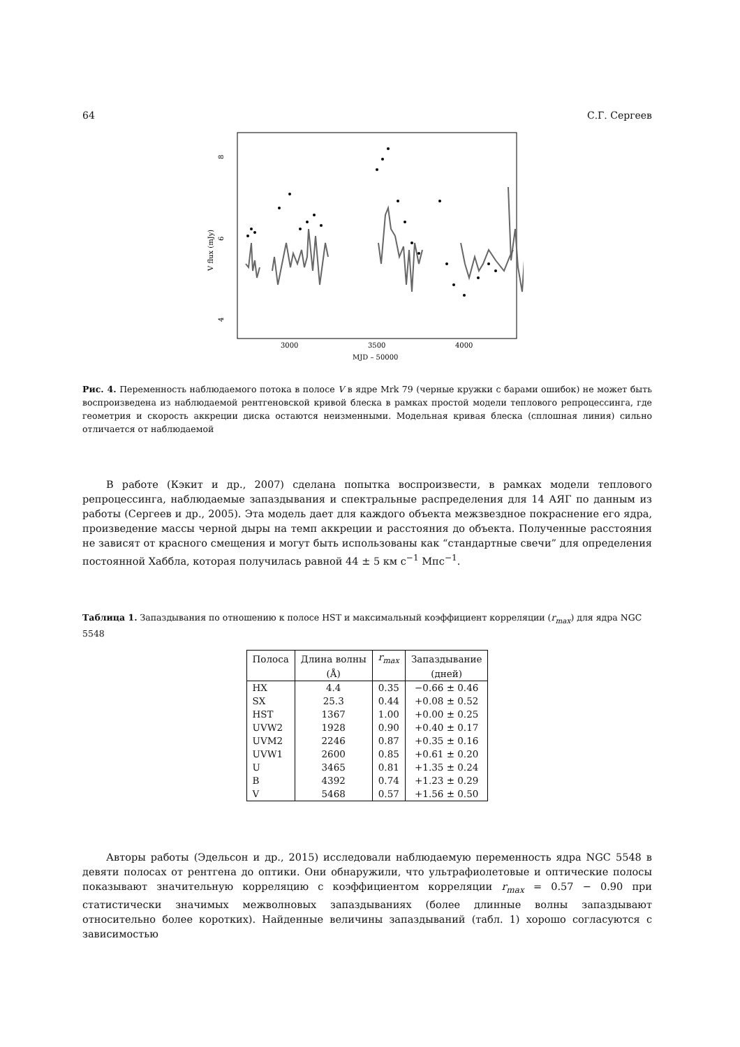64 С.Г. Сергеев
8
6
4
V flux (mJy)
3000
3500
4000
MJD – 50000
Рис. 4. Переменность наблюдаемого потока в полосе V в ядре Mrk 79 (черные кружки с барами ошибок) не может быть воспроизведена из наблюдаемой рентгеновской кривой блеска в рамках простой модели теплового репроцессинга, где геометрия и скорость аккреции диска остаются неизменными. Модельная кривая блеска (сплошная линия) сильно отличается от наблюдаемой
В работе (Кэкит и др., 2007) сделана попытка воспроизвести, в рамках модели теплового репроцессинга, наблюдаемые запаздывания и спектральные распределения для 14 АЯГ по данным из работы (Сергеев и др., 2005). Эта модель дает для каждого объекта межзвездное покраснение его ядра, произведение массы черной дыры на темп аккреции и расстояния до объекта. Полученные расстояния не зависят от красного смещения и могут быть использованы как “стандартные свечи” для определения постоянной Хаббла, которая получилась равной 44 ± 5 км с<sup>−1</sup> Мпс<sup>−1</sup>.
Таблица 1. Запаздывания по отношению к полосе HST и максимальный коэффициент корреляции (r<sub>max</sub>) для ядра NGC 5548
| Полоса | Длина волны | r<sub>max</sub> | Запаздывание |
| --- | --- | --- | --- |
| | (Å) | | (дней) |
| HX | 4.4 | 0.35 | −0.66 ± 0.46 |
| SX | 25.3 | 0.44 | +0.08 ± 0.52 |
| HST | 1367 | 1.00 | +0.00 ± 0.25 |
| UVW2 | 1928 | 0.90 | +0.40 ± 0.17 |
| UVM2 | 2246 | 0.87 | +0.35 ± 0.16 |
| UVW1 | 2600 | 0.85 | +0.61 ± 0.20 |
| U | 3465 | 0.81 | +1.35 ± 0.24 |
| B | 4392 | 0.74 | +1.23 ± 0.29 |
| V | 5468 | 0.57 | +1.56 ± 0.50 |
Авторы работы (Эдельсон и др., 2015) исследовали наблюдаемую переменность ядра NGC 5548 в девяти полосах от рентгена до оптики. Они обнаружили, что ультрафиолетовые и оптические полосы показывают значительную корреляцию с коэффициентом корреляции r<sub>max</sub> = 0.57 − 0.90 при статистически значимых межволновых запаздываниях (более длинные волны запаздывают относительно более коротких). Найденные величины запаздываний (табл. 1) хорошо согласуются с зависимостью